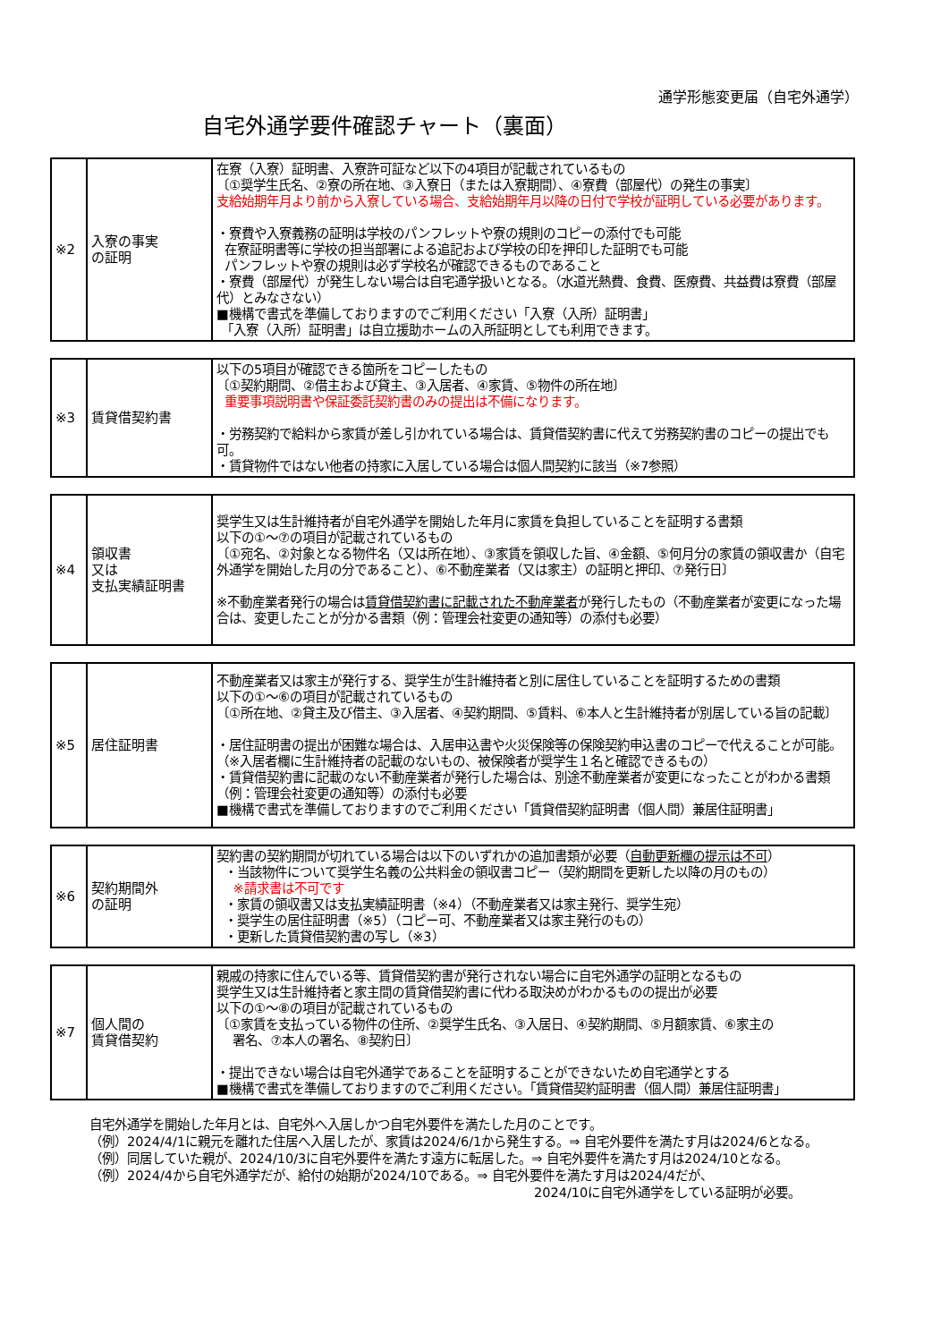通学形態変更届（自宅外通学）
自宅外通学要件確認チャート（裏面）
| ※2 | 入寮の事実 の証明 | 在寮（入寮）証明書、入寮許可証など以下の4項目が記載されているもの 〔①奨学生氏名、②寮の所在地、③入寮日（または入寮期間）、④寮費（部屋代）の発生の事実〕 支給始期年月より前から入寮している場合、支給始期年月以降の日付で学校が証明している必要があります。 ・寮費や入寮義務の証明は学校のパンフレットや寮の規則のコピーの添付でも可能 在寮証明書等に学校の担当部署による追記および学校の印を押印した証明でも可能 パンフレットや寮の規則は必ず学校名が確認できるものであること ・寮費（部屋代）が発生しない場合は自宅通学扱いとなる。（水道光熱費、食費、医療費、共益費は寮費（部屋代）とみなさない） ■機構で書式を準備しておりますのでご利用ください「入寮（入所）証明書」 「入寮（入所）証明書」は自立援助ホームの入所証明としても利用できます。 |
| ※3 | 賃貸借契約書 | 以下の5項目が確認できる箇所をコピーしたもの 〔①契約期間、②借主および貸主、③入居者、④家賃、⑤物件の所在地〕 重要事項説明書や保証委託契約書のみの提出は不備になります。 ・労務契約で給料から家賃が差し引かれている場合は、賃貸借契約書に代えて労務契約書のコピーの提出でも可。 ・賃貸物件ではない他者の持家に入居している場合は個人間契約に該当（※7参照） |
| ※4 | 領収書 又は 支払実績証明書 | 奨学生又は生計維持者が自宅外通学を開始した年月に家賃を負担していることを証明する書類 以下の①～⑦の項目が記載されているもの 〔①宛名、②対象となる物件名（又は所在地）、③家賃を領収した旨、④金額、⑤何月分の家賃の領収書か（自宅外通学を開始した月の分であること）、⑥不動産業者（又は家主）の証明と押印、⑦発行日〕 ※不動産業者発行の場合は 賃貸借契約書に記載された不動産業者 が発行したもの（不動産業者が変更になった場合は、変更したことが分かる書類（例：管理会社変更の通知等）の添付も必要） |
| ※5 | 居住証明書 | 不動産業者又は家主が発行する、奨学生が生計維持者と別に居住していることを証明するための書類 以下の①～⑥の項目が記載されているもの 〔①所在地、②貸主及び借主、③入居者、④契約期間、⑤賃料、⑥本人と生計維持者が別居している旨の記載〕 ・居住証明書の提出が困難な場合は、入居申込書や火災保険等の保険契約申込書のコピーで代えることが可能。（※入居者欄に生計維持者の記載のないもの、被保険者が奨学生１名と確認できるもの） ・賃貸借契約書に記載のない不動産業者が発行した場合は、別途不動産業者が変更になったことがわかる書類（例：管理会社変更の通知等）の添付も必要 ■機構で書式を準備しておりますのでご利用ください「賃貸借契約証明書（個人間）兼居住証明書」 |
| ※6 | 契約期間外 の証明 | 契約書の契約期間が切れている場合は以下のいずれかの追加書類が必要（ 自動更新欄の提示は不可 ） ・当該物件について奨学生名義の公共料金の領収書コピー（契約期間を更新した以降の月のもの） ※請求書は不可です ・家賃の領収書又は支払実績証明書（※4）（不動産業者又は家主発行、奨学生宛） ・奨学生の居住証明書（※5）（コピー可、不動産業者又は家主発行のもの） ・更新した賃貸借契約書の写し（※3） |
| ※7 | 個人間の 賃貸借契約 | 親戚の持家に住んでいる等、賃貸借契約書が発行されない場合に自宅外通学の証明となるもの 奨学生又は生計維持者と家主間の賃貸借契約書に代わる取決めがわかるものの提出が必要 以下の①～⑧の項目が記載されているもの 〔①家賃を支払っている物件の住所、②奨学生氏名、③入居日、④契約期間、⑤月額家賃、⑥家主の 署名、⑦本人の署名、⑧契約日〕 ・提出できない場合は自宅外通学であることを証明することができないため自宅通学とする ■機構で書式を準備しておりますのでご利用ください。「賃貸借契約証明書（個人間）兼居住証明書」 |
自宅外通学を開始した年月とは、自宅外へ入居しかつ自宅外要件を満たした月のことです。
（例）2024/4/1に親元を離れた住居へ入居したが、家賃は2024/6/1から発生する。⇒ 自宅外要件を満たす月は2024/6となる。
（例）同居していた親が、2024/10/3に自宅外要件を満たす遠方に転居した。⇒ 自宅外要件を満たす月は2024/10となる。
（例）2024/4から自宅外通学だが、給付の始期が2024/10である。⇒ 自宅外要件を満たす月は2024/4だが、
2024/10に自宅外通学をしている証明が必要。